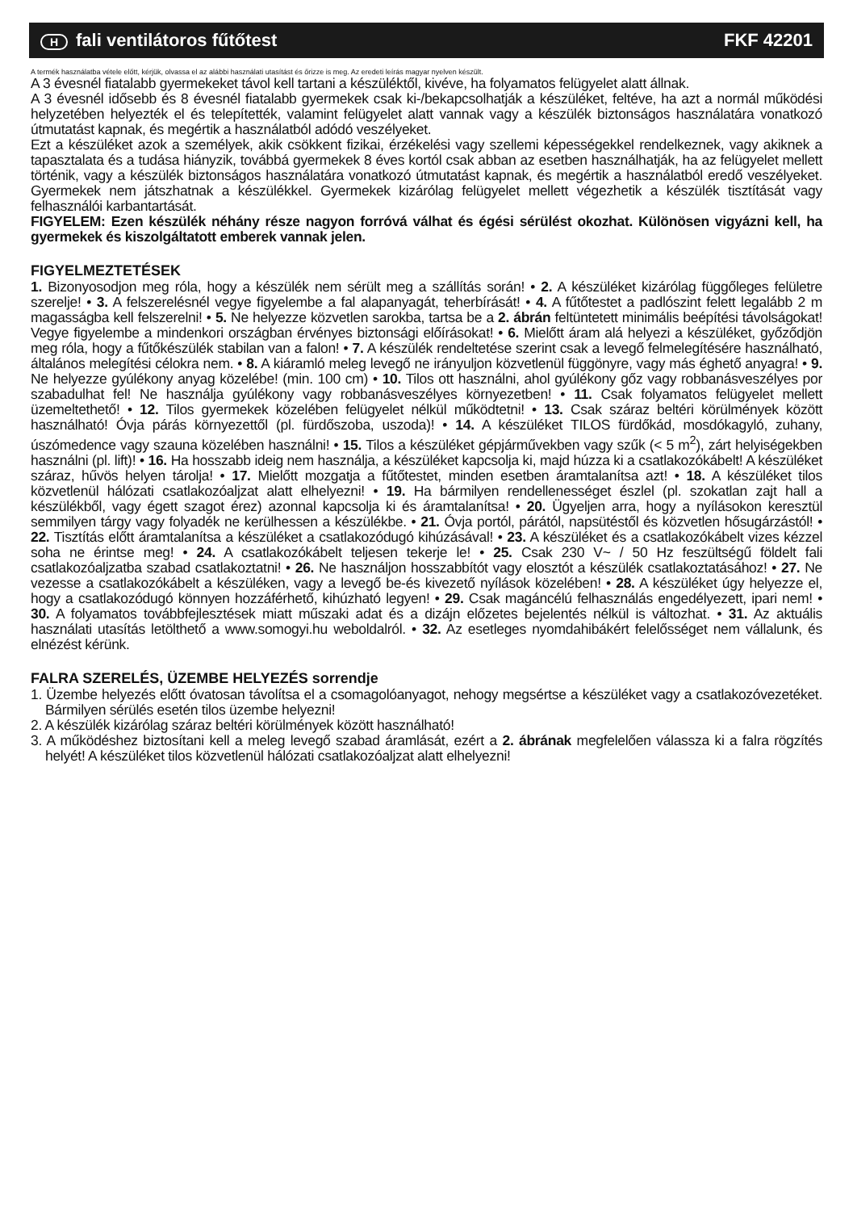Hfali ventilátoros fűtőtest FKF 42201
A termék használatba vétele előtt, kérjük, olvassa el az alábbi használati utasítást és őrizze is meg. Az eredeti leírás magyar nyelven készült.
A 3 évesnél fiatalabb gyermekeket távol kell tartani a készüléktől, kivéve, ha folyamatos felügyelet alatt állnak.
A 3 évesnél idősebb és 8 évesnél fiatalabb gyermekek csak ki-/bekapcsolhatják a készüléket, feltéve, ha azt a normál működési helyzetében helyezték el és telepítették, valamint felügyelet alatt vannak vagy a készülék biztonságos használatára vonatkozó útmutatást kapnak, és megértik a használatból adódó veszélyeket.
Ezt a készüléket azok a személyek, akik csökkent fizikai, érzékelési vagy szellemi képességekkel rendelkeznek, vagy akiknek a tapasztalata és a tudása hiányzik, továbbá gyermekek 8 éves kortól csak abban az esetben használhatják, ha az felügyelet mellett történik, vagy a készülék biztonságos használatára vonatkozó útmutatást kapnak, és megértik a használatból eredő veszélyeket. Gyermekek nem játszhatnak a készülékkel. Gyermekek kizárólag felügyelet mellett végezhetik a készülék tisztítását vagy felhasználói karbantartását.
FIGYELEM: Ezen készülék néhány része nagyon forróvá válhat és égési sérülést okozhat. Különösen vigyázni kell, ha gyermekek és kiszolgáltatott emberek vannak jelen.
FIGYELMEZTETÉSEK
1. Bizonyosodjon meg róla, hogy a készülék nem sérült meg a szállítás során! • 2. A készüléket kizárólag függőleges felületre szerelje! • 3. A felszerelésnél vegye figyelembe a fal alapanyagát, teherbírását! • 4. A fűtőtestet a padlószint felett legalább 2 m magasságba kell felszerelni! • 5. Ne helyezze közvetlen sarokba, tartsa be a 2. ábrán feltüntetett minimális beépítési távolságokat! Vegye figyelembe a mindenkori országban érvényes biztonsági előírásokat! • 6. Mielőtt áram alá helyezi a készüléket, győződjön meg róla, hogy a fűtőkészülék stabilan van a falon! • 7. A készülék rendeltetése szerint csak a levegő felmelegítésére használható, általános melegítési célokra nem. • 8. A kiáramló meleg levegő ne irányuljon közvetlenül függönyre, vagy más éghető anyagra! • 9. Ne helyezze gyúlékony anyag közelébe! (min. 100 cm) • 10. Tilos ott használni, ahol gyúlékony gőz vagy robbanásveszélyes por szabadulhat fel! Ne használja gyúlékony vagy robbanásveszélyes környezetben! • 11. Csak folyamatos felügyelet mellett üzemeltethető! • 12. Tilos gyermekek közelében felügyelet nélkül működtetni! • 13. Csak száraz beltéri körülmények között használható! Óvja párás környezettől (pl. fürdőszoba, uszoda)! • 14. A készüléket TILOS fürdőkád, mosdókagyló, zuhany, úszómedence vagy szauna közelében használni! • 15. Tilos a készüléket gépjárművekben vagy szűk (< 5 m<sup>2</sup>), zárt helyiségekben használni (pl. lift)! • 16. Ha hosszabb ideig nem használja, a készüléket kapcsolja ki, majd húzza ki a csatlakozókábelt! A készüléket száraz, hűvös helyen tárolja! • 17. Mielőtt mozgatja a fűtőtestet, minden esetben áramtalanítsa azt! • 18. A készüléket tilos közvetlenül hálózati csatlakozóaljzat alatt elhelyezni! • 19. Ha bármilyen rendellenességet észlel (pl. szokatlan zajt hall a készülékből, vagy égett szagot érez) azonnal kapcsolja ki és áramtalanítsa! • 20. Ügyeljen arra, hogy a nyílásokon keresztül semmilyen tárgy vagy folyadék ne kerülhessen a készülékbe. • 21. Óvja portól, párától, napsütéstől és közvetlen hősugárzástól! • 22. Tisztítás előtt áramtalanítsa a készüléket a csatlakozódugó kihúzásával! • 23. A készüléket és a csatlakozókábelt vizes kézzel soha ne érintse meg! • 24. A csatlakozókábelt teljesen tekerje le! • 25. Csak 230 V~ / 50 Hz feszültségű földelt fali csatlakozóaljzatba szabad csatlakoztatni! • 26. Ne használjon hosszabbítót vagy elosztót a készülék csatlakoztatásához! • 27. Ne vezesse a csatlakozókábelt a készüléken, vagy a levegő be-és kivezető nyílások közelében! • 28. A készüléket úgy helyezze el, hogy a csatlakozódugó könnyen hozzáférhető, kihúzható legyen! • 29. Csak magáncélú felhasználás engedélyezett, ipari nem! • 30. A folyamatos továbbfejlesztések miatt műszaki adat és a dizájn előzetes bejelentés nélkül is változhat. • 31. Az aktuális használati utasítás letölthető a www.somogyi.hu weboldalról. • 32. Az esetleges nyomdahibákért felelősséget nem vállalunk, és elnézést kérünk.
FALRA SZERELÉS, ÜZEMBE HELYEZÉS sorrendje
1. Üzembe helyezés előtt óvatosan távolítsa el a csomagolóanyagot, nehogy megsértse a készüléket vagy a csatlakozóvezetéket. Bármilyen sérülés esetén tilos üzembe helyezni!
2. A készülék kizárólag száraz beltéri körülmények között használható!
3. A működéshez biztosítani kell a meleg levegő szabad áramlását, ezért a 2. ábrának megfelelően válassza ki a falra rögzítés helyét! A készüléket tilos közvetlenül hálózati csatlakozóaljzat alatt elhelyezni!